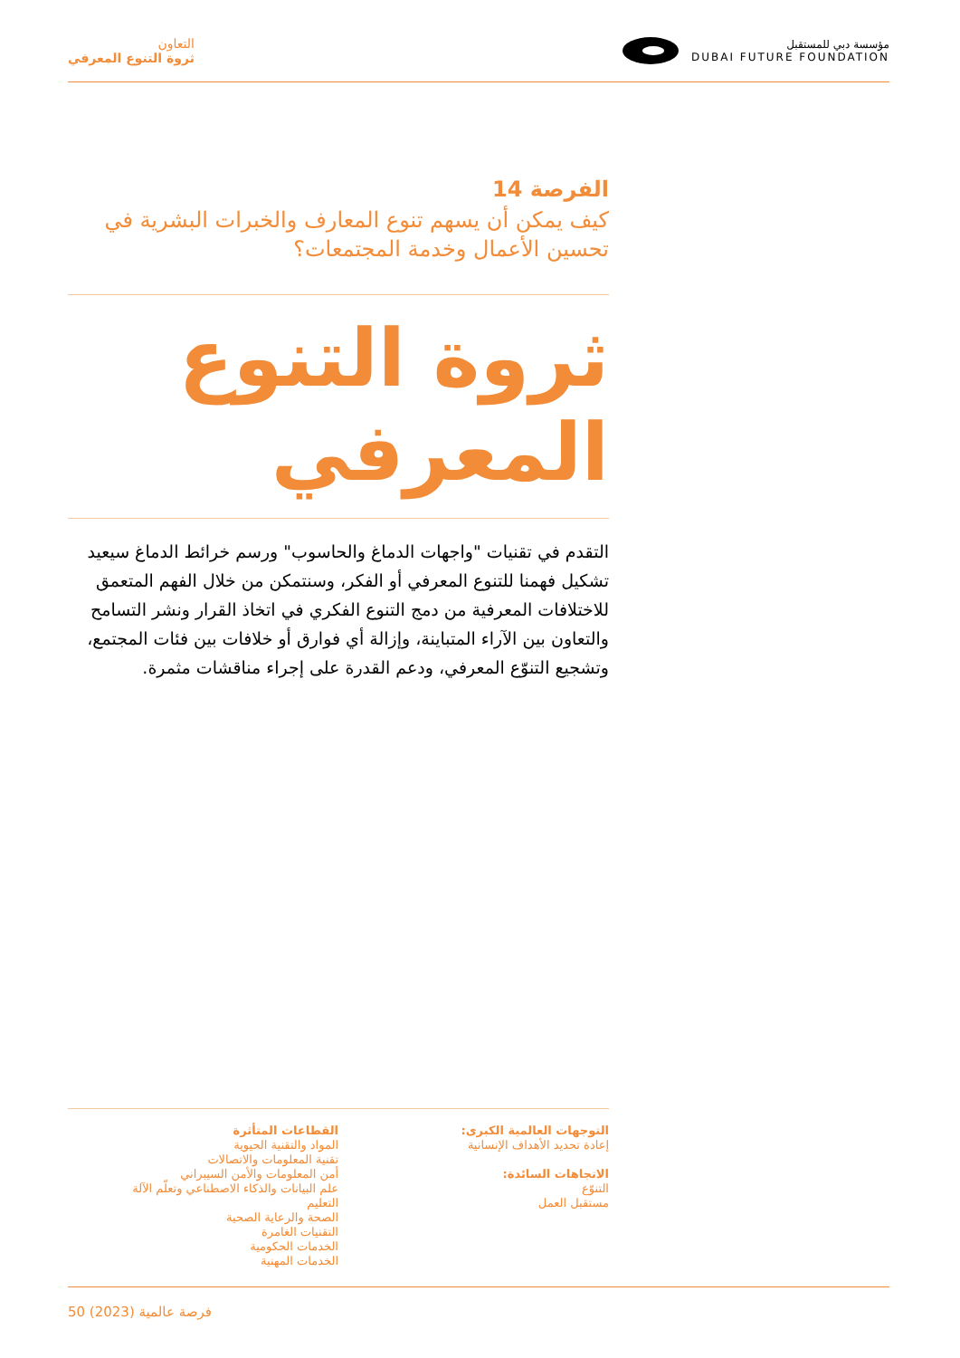التعاون
ثروة التنوع المعرفي
مؤسسة دبي للمستقبل
DUBAI FUTURE FOUNDATION
الفرصة 14
كيف يمكن أن يسهم تنوع المعارف والخبرات البشرية في تحسين الأعمال وخدمة المجتمعات؟
ثروة التنوع
المعرفي
التقدم في تقنيات "واجهات الدماغ والحاسوب" ورسم خرائط الدماغ سيعيد تشكيل فهمنا للتنوع المعرفي أو الفكر، وسنتمكن من خلال الفهم المتعمق للاختلافات المعرفية من دمج التنوع الفكري في اتخاذ القرار ونشر التسامح والتعاون بين الآراء المتباينة، وإزالة أي فوارق أو خلافات بين فئات المجتمع، وتشجيع التنوّع المعرفي، ودعم القدرة على إجراء مناقشات مثمرة.
التوجهات العالمية الكبرى:
إعادة تحديد الأهداف الإنسانية
الاتجاهات السائدة:
التنوّع
مستقبل العمل
القطاعات المتأثرة
المواد والتقنية الحيوية
تقنية المعلومات والاتصالات
أمن المعلومات والأمن السيبراني
علم البيانات والذكاء الاصطناعي وتعلّم الآلة
التعليم
الصحة والرعاية الصحية
التقنيات الغامرة
الخدمات الحكومية
الخدمات المهنية
50 فرصة عالمية (2023)